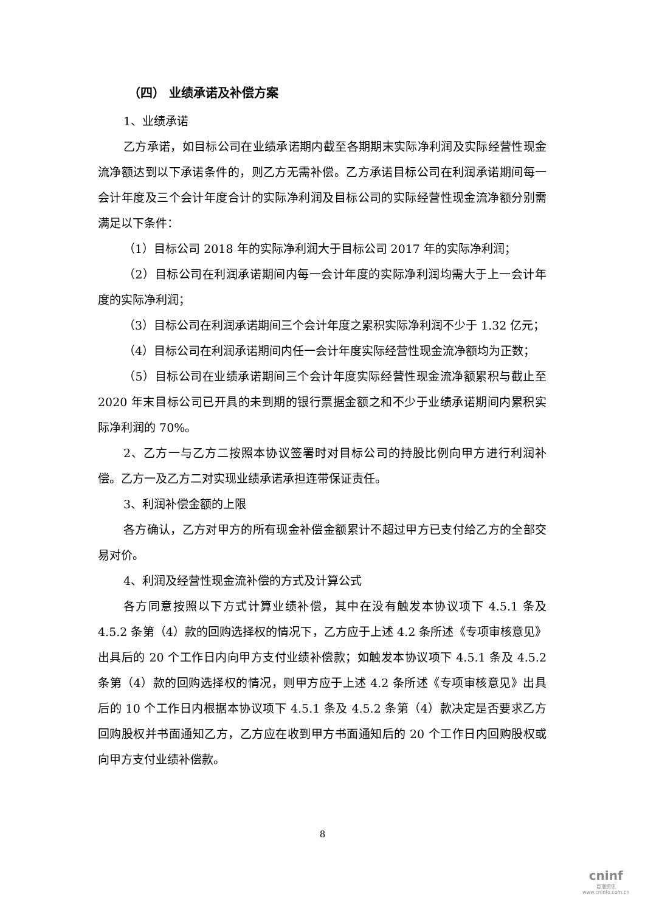（四） 业绩承诺及补偿方案
1、业绩承诺
乙方承诺，如目标公司在业绩承诺期内截至各期期末实际净利润及实际经营性现金流净额达到以下承诺条件的，则乙方无需补偿。乙方承诺目标公司在利润承诺期间每一会计年度及三个会计年度合计的实际净利润及目标公司的实际经营性现金流净额分别需满足以下条件：
（1）目标公司 2018 年的实际净利润大于目标公司 2017 年的实际净利润；
（2）目标公司在利润承诺期间内每一会计年度的实际净利润均需大于上一会计年度的实际净利润；
（3）目标公司在利润承诺期间三个会计年度之累积实际净利润不少于 1.32 亿元；
（4）目标公司在利润承诺期间内任一会计年度实际经营性现金流净额均为正数；
（5）目标公司在业绩承诺期间三个会计年度实际经营性现金流净额累积与截止至 2020 年末目标公司已开具的未到期的银行票据金额之和不少于业绩承诺期间内累积实际净利润的 70%。
2、乙方一与乙方二按照本协议签署时对目标公司的持股比例向甲方进行利润补偿。乙方一及乙方二对实现业绩承诺承担连带保证责任。
3、利润补偿金额的上限
各方确认，乙方对甲方的所有现金补偿金额累计不超过甲方已支付给乙方的全部交易对价。
4、利润及经营性现金流补偿的方式及计算公式
各方同意按照以下方式计算业绩补偿，其中在没有触发本协议项下 4.5.1 条及 4.5.2 条第（4）款的回购选择权的情况下，乙方应于上述 4.2 条所述《专项审核意见》出具后的 20 个工作日内向甲方支付业绩补偿款；如触发本协议项下 4.5.1 条及 4.5.2 条第（4）款的回购选择权的情况，则甲方应于上述 4.2 条所述《专项审核意见》出具后的 10 个工作日内根据本协议项下 4.5.1 条及 4.5.2 条第（4）款决定是否要求乙方回购股权并书面通知乙方，乙方应在收到甲方书面通知后的 20 个工作日内回购股权或向甲方支付业绩补偿款。
8
cninf
巨潮资讯
www.cninfo.com.cn